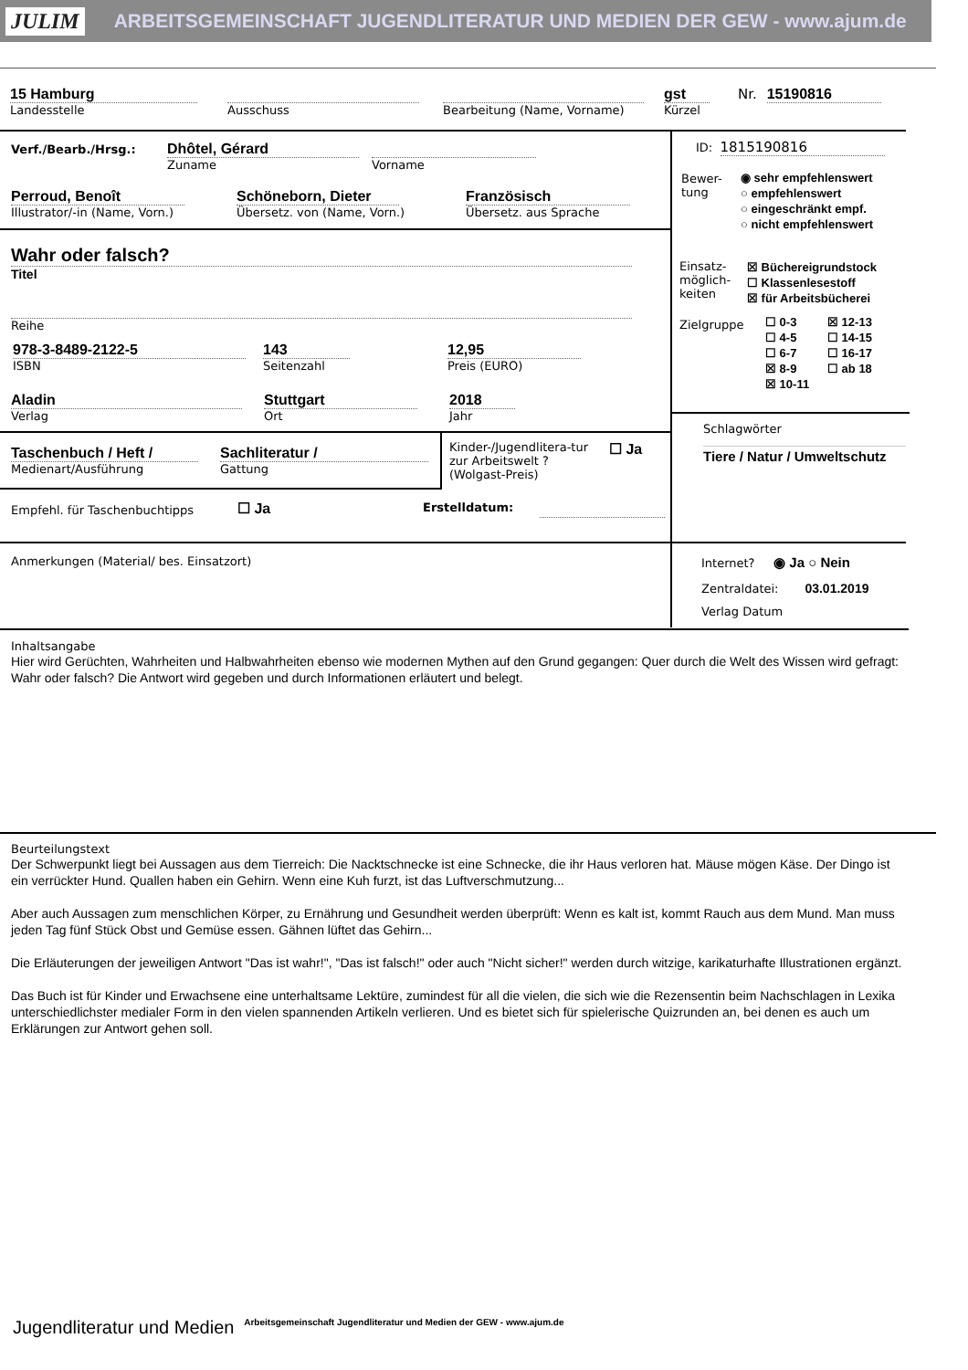JULIM ARBEITSGEMEINSCHAFT JUGENDLITERATUR UND MEDIEN DER GEW - www.ajum.de
15 Hamburg
Landesstelle
Ausschuss
Bearbeitung (Name, Vorname)
gst
Kürzel
Nr. 15190816
Verf./Bearb./Hrsg.:
Dhôtel, Gérard
Zuname
Vorname
Perroud, Benoît
Illustrator/-in (Name, Vorn.)
Schöneborn, Dieter
Übersetz. von (Name, Vorn.)
Französisch
Übersetz. aus Sprache
Wahr oder falsch?
Titel
Reihe
978-3-8489-2122-5
ISBN
143
Seitenzahl
12,95
Preis (EURO)
Aladin
Verlag
Stuttgart
Ort
2018
Jahr
Taschenbuch / Heft /
Medienart/Ausführung
Sachliteratur /
Gattung
Kinder-/Jugendlitera-tur zur Arbeitswelt ? (Wolgast-Preis)
☐ Ja
Empfehl. für Taschenbuchtipps ☐ Ja Erstelldatum:
ID: 1815190816
Bewer-tung
◉ sehr empfehlenswert
○ empfehlenswert
○ eingeschränkt empf.
○ nicht empfehlenswert
Einsatz-möglich-keiten
☒ Büchereigrundstock
☐ Klassenlesestoff
☒ für Arbeitsbücherei
Zielgruppe
☐ 0-3
☐ 4-5
☐ 6-7
☒ 8-9
☒ 10-11
☒ 12-13
☐ 14-15
☐ 16-17
☐ ab 18
Schlagwörter
Tiere / Natur / Umweltschutz
Anmerkungen (Material/ bes. Einsatzort)
Internet? ◉ Ja ○ Nein
Zentraldatei: 03.01.2019
Verlag Datum
Inhaltsangabe
Hier wird Gerüchten, Wahrheiten und Halbwahrheiten ebenso wie modernen Mythen auf den Grund gegangen: Quer durch die Welt des Wissen wird gefragt: Wahr oder falsch? Die Antwort wird gegeben und durch Informationen erläutert und belegt.
Beurteilungstext
Der Schwerpunkt liegt bei Aussagen aus dem Tierreich: Die Nacktschnecke ist eine Schnecke, die ihr Haus verloren hat. Mäuse mögen Käse. Der Dingo ist ein verrückter Hund. Quallen haben ein Gehirn. Wenn eine Kuh furzt, ist das Luftverschmutzung...
Aber auch Aussagen zum menschlichen Körper, zu Ernährung und Gesundheit werden überprüft: Wenn es kalt ist, kommt Rauch aus dem Mund. Man muss jeden Tag fünf Stück Obst und Gemüse essen. Gähnen lüftet das Gehirn...
Die Erläuterungen der jeweiligen Antwort "Das ist wahr!", "Das ist falsch!" oder auch "Nicht sicher!" werden durch witzige, karikaturhafte Illustrationen ergänzt.
Das Buch ist für Kinder und Erwachsene eine unterhaltsame Lektüre, zumindest für all die vielen, die sich wie die Rezensentin beim Nachschlagen in Lexika unterschiedlichster medialer Form in den vielen spannenden Artikeln verlieren. Und es bietet sich für spielerische Quizrunden an, bei denen es auch um Erklärungen zur Antwort gehen soll.
Jugendliteratur und Medien Arbeitsgemeinschaft Jugendliteratur und Medien der GEW - www.ajum.de